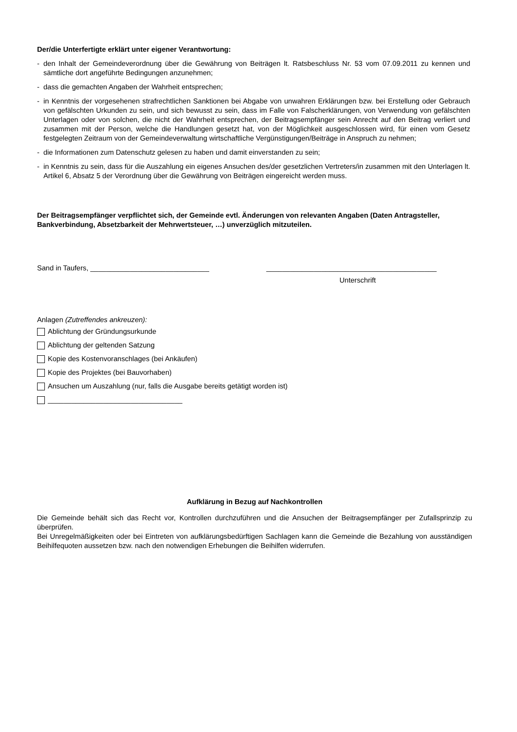Der/die Unterfertigte erklärt unter eigener Verantwortung:
- den Inhalt der Gemeindeverordnung über die Gewährung von Beiträgen lt. Ratsbeschluss Nr. 53 vom 07.09.2011 zu kennen und sämtliche dort angeführte Bedingungen anzunehmen;
- dass die gemachten Angaben der Wahrheit entsprechen;
- in Kenntnis der vorgesehenen strafrechtlichen Sanktionen bei Abgabe von unwahren Erklärungen bzw. bei Erstellung oder Gebrauch von gefälschten Urkunden zu sein, und sich bewusst zu sein, dass im Falle von Falscherklärungen, von Verwendung von gefälschten Unterlagen oder von solchen, die nicht der Wahrheit entsprechen, der Beitragsempfänger sein Anrecht auf den Beitrag verliert und zusammen mit der Person, welche die Handlungen gesetzt hat, von der Möglichkeit ausgeschlossen wird, für einen vom Gesetz festgelegten Zeitraum von der Gemeindeverwaltung wirtschaftliche Vergünstigungen/Beiträge in Anspruch zu nehmen;
- die Informationen zum Datenschutz gelesen zu haben und damit einverstanden zu sein;
- in Kenntnis zu sein, dass für die Auszahlung ein eigenes Ansuchen des/der gesetzlichen Vertreters/in zusammen mit den Unterlagen lt. Artikel 6, Absatz 5 der Verordnung über die Gewährung von Beiträgen eingereicht werden muss.
Der Beitragsempfänger verpflichtet sich, der Gemeinde evtl. Änderungen von relevanten Angaben (Daten Antragsteller, Bankverbindung, Absetzbarkeit der Mehrwertsteuer, …) unverzüglich mitzuteilen.
Sand in Taufers, ______________________________ ___________________________________________
Unterschrift
Anlagen (Zutreffendes ankreuzen):
Ablichtung der Gründungsurkunde
Ablichtung der geltenden Satzung
Kopie des Kostenvoranschlages (bei Ankäufen)
Kopie des Projektes (bei Bauvorhaben)
Ansuchen um Auszahlung (nur, falls die Ausgabe bereits getätigt worden ist)
__________________________________
Aufklärung in Bezug auf Nachkontrollen
Die Gemeinde behält sich das Recht vor, Kontrollen durchzuführen und die Ansuchen der Beitragsempfänger per Zufallsprinzip zu überprüfen.
Bei Unregelmäßigkeiten oder bei Eintreten von aufklärungsbedürftigen Sachlagen kann die Gemeinde die Bezahlung von ausständigen Beihilfequoten aussetzen bzw. nach den notwendigen Erhebungen die Beihilfen widerrufen.